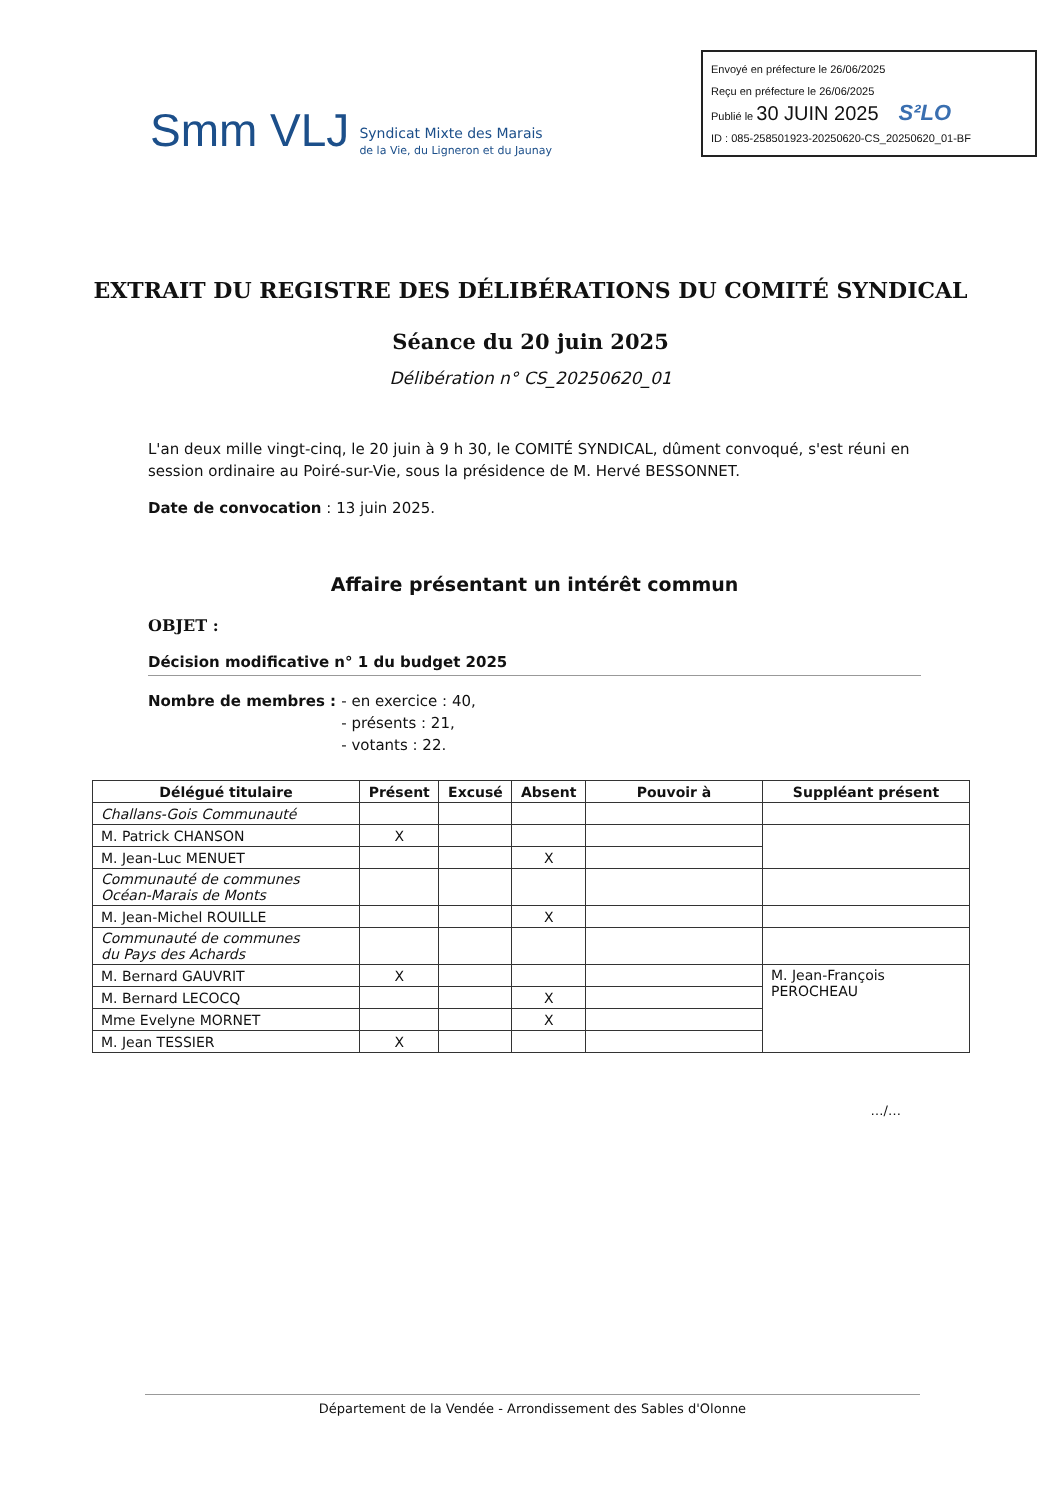Smm VLJ
Syndicat Mixte des Marais
de la Vie, du Ligneron et du Jaunay
Envoyé en préfecture le 26/06/2025
Reçu en préfecture le 26/06/2025
Publié le 30 JUIN 2025 S²LO
ID : 085-258501923-20250620-CS_20250620_01-BF
EXTRAIT DU REGISTRE DES DÉLIBÉRATIONS DU COMITÉ SYNDICAL
Séance du 20 juin 2025
Délibération n° CS_20250620_01
L'an deux mille vingt-cinq, le 20 juin à 9 h 30, le COMITÉ SYNDICAL, dûment convoqué, s'est réuni en session ordinaire au Poiré-sur-Vie, sous la présidence de M. Hervé BESSONNET.
Date de convocation : 13 juin 2025.
Affaire présentant un intérêt commun
OBJET :
Décision modificative n° 1 du budget 2025
Nombre de membres : - en exercice : 40,
- présents : 21,
- votants : 22.
| Délégué titulaire | Présent | Excusé | Absent | Pouvoir à | Suppléant présent |
| --- | --- | --- | --- | --- | --- |
| Challans-Gois Communauté | | | | | |
| M. Patrick CHANSON | X | | | | |
| M. Jean-Luc MENUET | | | X | | |
| Communauté de communes Océan-Marais de Monts | | | | | |
| M. Jean-Michel ROUILLE | | | X | | |
| Communauté de communes du Pays des Achards | | | | | |
| M. Bernard GAUVRIT | X | | | | M. Jean-François PEROCHEAU |
| M. Bernard LECOCQ | | | X | | |
| Mme Evelyne MORNET | | | X | | |
| M. Jean TESSIER | X | | | | |
…/…
Département de la Vendée - Arrondissement des Sables d'Olonne